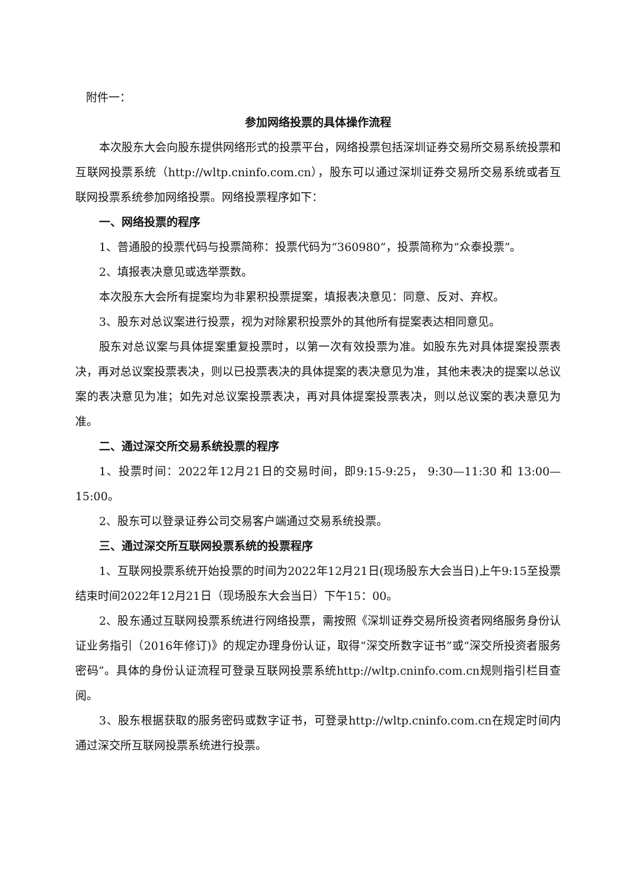附件一：
参加网络投票的具体操作流程
本次股东大会向股东提供网络形式的投票平台，网络投票包括深圳证券交易所交易系统投票和互联网投票系统（http://wltp.cninfo.com.cn），股东可以通过深圳证券交易所交易系统或者互联网投票系统参加网络投票。网络投票程序如下：
一、网络投票的程序
1、普通股的投票代码与投票简称：投票代码为“360980”，投票简称为“众泰投票”。
2、填报表决意见或选举票数。
本次股东大会所有提案均为非累积投票提案，填报表决意见：同意、反对、弃权。
3、股东对总议案进行投票，视为对除累积投票外的其他所有提案表达相同意见。
股东对总议案与具体提案重复投票时，以第一次有效投票为准。如股东先对具体提案投票表决，再对总议案投票表决，则以已投票表决的具体提案的表决意见为准，其他未表决的提案以总议案的表决意见为准；如先对总议案投票表决，再对具体提案投票表决，则以总议案的表决意见为准。
二、通过深交所交易系统投票的程序
1、投票时间：2022年12月21日的交易时间，即9:15-9:25， 9:30—11:30 和 13:00—15:00。
2、股东可以登录证券公司交易客户端通过交易系统投票。
三、通过深交所互联网投票系统的投票程序
1、互联网投票系统开始投票的时间为2022年12月21日(现场股东大会当日)上午9:15至投票结束时间2022年12月21日（现场股东大会当日）下午15：00。
2、股东通过互联网投票系统进行网络投票，需按照《深圳证券交易所投资者网络服务身份认证业务指引（2016年修订)》的规定办理身份认证，取得“深交所数字证书”或“深交所投资者服务密码”。具体的身份认证流程可登录互联网投票系统http://wltp.cninfo.com.cn规则指引栏目查阅。
3、股东根据获取的服务密码或数字证书，可登录http://wltp.cninfo.com.cn在规定时间内通过深交所互联网投票系统进行投票。